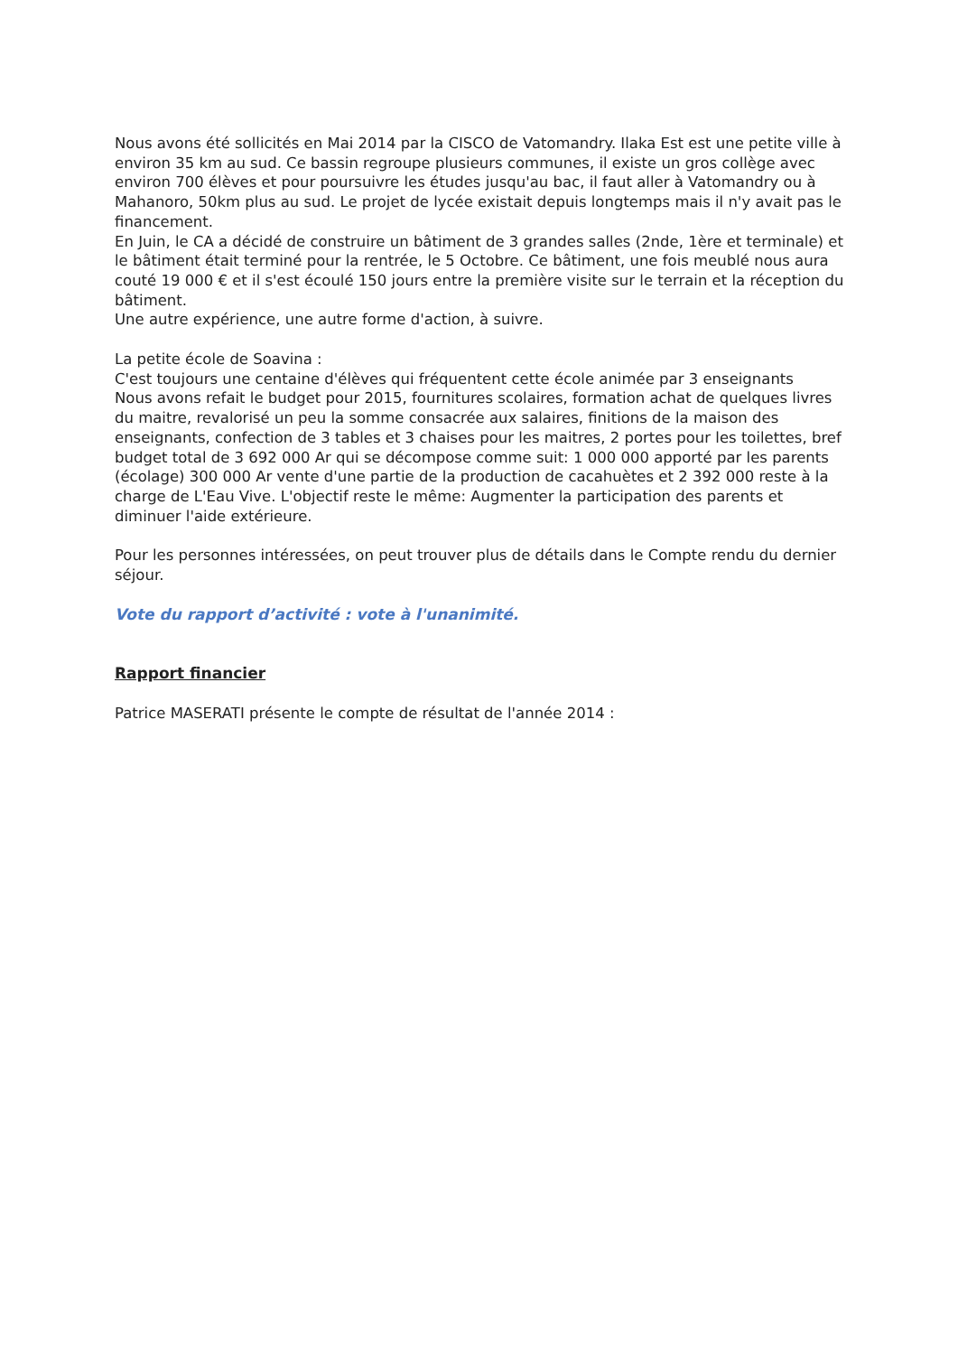Nous avons été sollicités en Mai 2014 par la CISCO de Vatomandry. Ilaka Est est une petite ville à environ 35 km au sud. Ce bassin regroupe plusieurs communes, il existe un gros collège avec environ 700 élèves et pour poursuivre les études jusqu'au bac, il faut aller à Vatomandry ou à Mahanoro, 50km plus au sud. Le projet de lycée existait depuis longtemps mais il n'y avait pas le financement.
En Juin, le CA a décidé de construire un bâtiment de 3 grandes salles (2nde, 1ère et terminale) et le bâtiment était terminé pour la rentrée, le 5 Octobre. Ce bâtiment, une fois meublé nous aura couté 19 000 € et il s'est écoulé 150 jours entre la première visite sur le terrain et la réception du bâtiment.
Une autre expérience, une autre forme d'action, à suivre.
La petite école de Soavina :
C'est toujours une centaine d'élèves qui fréquentent cette école animée par 3 enseignants
Nous avons refait le budget pour 2015, fournitures scolaires, formation achat de quelques livres du maitre, revalorisé un peu la somme consacrée aux salaires, finitions de la maison des enseignants, confection de 3 tables et 3 chaises pour les maitres, 2 portes pour les toilettes, bref budget total de 3 692 000 Ar qui se décompose comme suit: 1 000 000 apporté par les parents (écolage) 300 000 Ar vente d'une partie de la production de cacahuètes et 2 392 000 reste à la charge de L'Eau Vive. L'objectif reste le même: Augmenter la participation des parents et diminuer l'aide extérieure.
Pour les personnes intéressées, on peut trouver plus de détails dans le Compte rendu du dernier séjour.
Vote du rapport d’activité : vote à l'unanimité.
Rapport financier
Patrice MASERATI présente le compte de résultat de l'année 2014 :